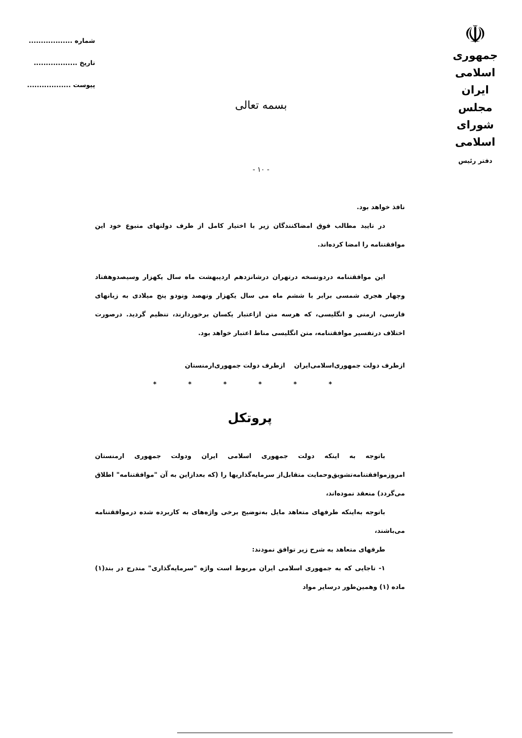☫
جمهوری اسلامی ایران
مجلس شورای اسلامی
دفتر رئیس
شماره ..................
تاریخ ..................
پیوست ..................
بسمه تعالی
- ۱۰ -
نافذ خواهد بود.
در تایید مطالب فوق امضاکنندگان زیر با اختیار کامل از طرف دولتهای متبوع خود این موافقتنامه را امضا کرده‌اند.
این موافقتنامه دردونسخه درتهران درشانزدهم اردیبهشت ماه سال یکهزار وسیصدوهفتاد وچهار هجری شمسی برابر با ششم ماه می سال یکهزار ونهصد ونودو پنج میلادی به زبانهای فارسی، ارمنی و انگلیسی، که هرسه متن ازاعتبار یکسان برخوردارند، تنظیم گردید. درصورت اختلاف درتفسیر موافقتنامه، متن انگلیسی مناط اعتبار خواهد بود.
ازطرف دولت جمهوری‌اسلامی‌ایران ازطرف دولت جمهوری‌ارمنستان
* * * * * *
پروتکل
باتوجه به اینکه دولت جمهوری اسلامی ایران ودولت جمهوری ارمنستان امروزموافقتنامه‌تشویق‌وحمایت متقابل‌از سرمایه‌گذاریها را (که بعدازاین به آن "موافقتنامه" اطلاق می‌گردد) منعقد نموده‌اند،
باتوجه به‌اینکه طرفهای متعاهد مایل به‌توضیح برخی واژه‌های به کاربرده شده درموافقتنامه می‌باشند،
طرفهای متعاهد به شرح زیر توافق نمودند:
۱- تاجایی که به جمهوری اسلامی ایران مربوط است واژه "سرمایه‌گذاری" مندرج در بند(۱) ماده (۱) وهمین‌طور درسایر مواد